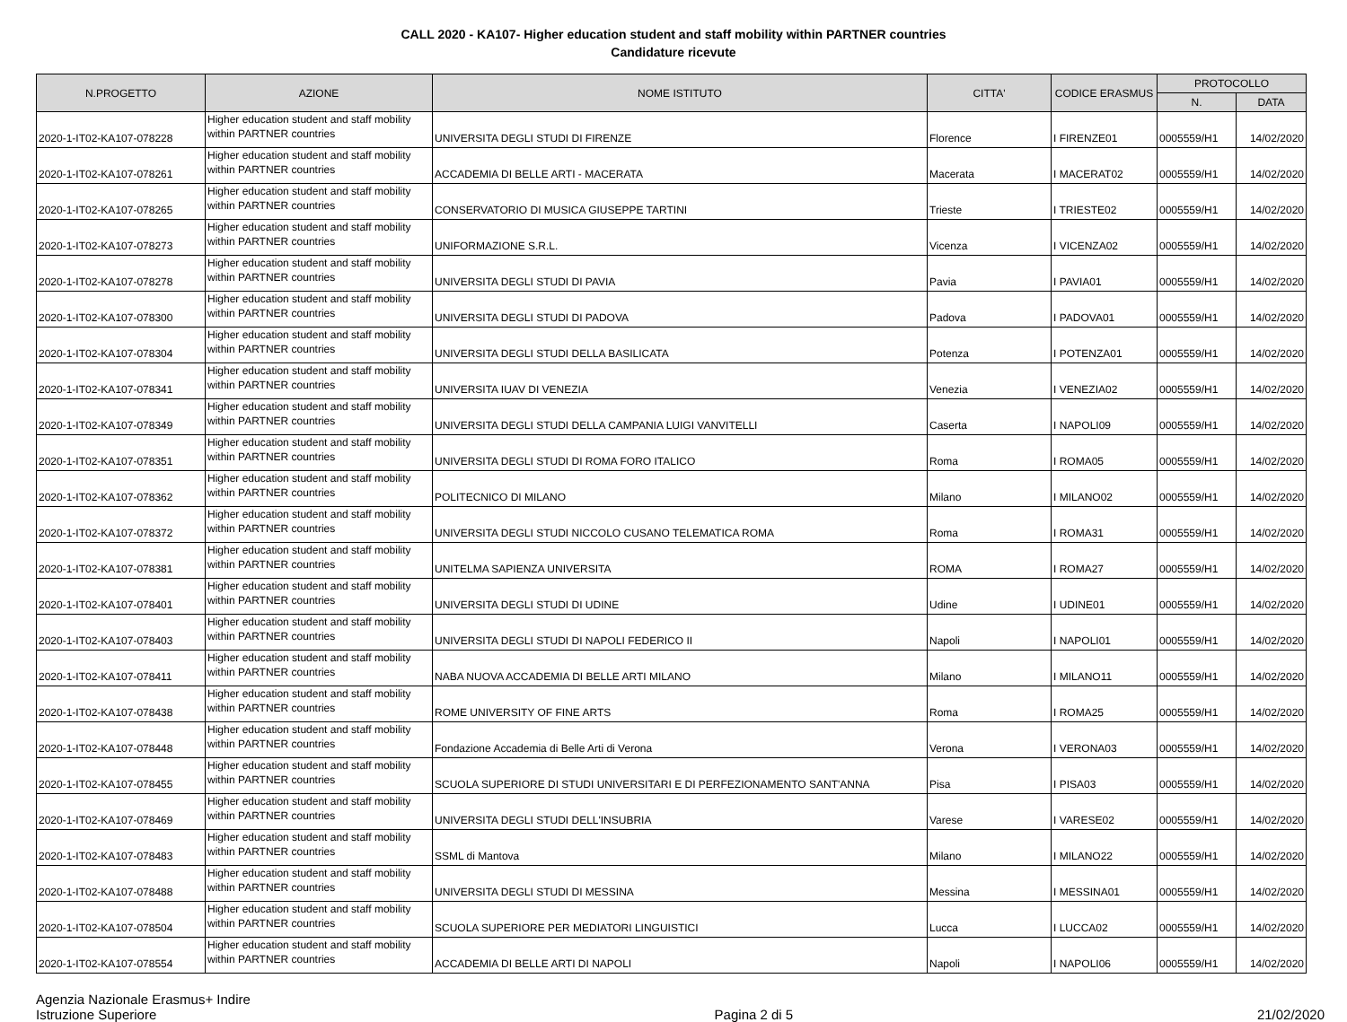CALL 2020 - KA107- Higher education student and staff mobility within PARTNER countries
Candidature ricevute
| N.PROGETTO | AZIONE | NOME ISTITUTO | CITTA' | CODICE ERASMUS | PROTOCOLLO | |
| --- | --- | --- | --- | --- | --- | --- |
| | | | | | N. | DATA |
| 2020-1-IT02-KA107-078228 | Higher education student and staff mobility within PARTNER countries | UNIVERSITA DEGLI STUDI DI FIRENZE | Florence | I FIRENZE01 | 0005559/H1 | 14/02/2020 |
| 2020-1-IT02-KA107-078261 | Higher education student and staff mobility within PARTNER countries | ACCADEMIA DI BELLE ARTI - MACERATA | Macerata | I MACERAT02 | 0005559/H1 | 14/02/2020 |
| 2020-1-IT02-KA107-078265 | Higher education student and staff mobility within PARTNER countries | CONSERVATORIO DI MUSICA GIUSEPPE TARTINI | Trieste | I TRIESTE02 | 0005559/H1 | 14/02/2020 |
| 2020-1-IT02-KA107-078273 | Higher education student and staff mobility within PARTNER countries | UNIFORMAZIONE S.R.L. | Vicenza | I VICENZA02 | 0005559/H1 | 14/02/2020 |
| 2020-1-IT02-KA107-078278 | Higher education student and staff mobility within PARTNER countries | UNIVERSITA DEGLI STUDI DI PAVIA | Pavia | I PAVIA01 | 0005559/H1 | 14/02/2020 |
| 2020-1-IT02-KA107-078300 | Higher education student and staff mobility within PARTNER countries | UNIVERSITA DEGLI STUDI DI PADOVA | Padova | I PADOVA01 | 0005559/H1 | 14/02/2020 |
| 2020-1-IT02-KA107-078304 | Higher education student and staff mobility within PARTNER countries | UNIVERSITA DEGLI STUDI DELLA BASILICATA | Potenza | I POTENZA01 | 0005559/H1 | 14/02/2020 |
| 2020-1-IT02-KA107-078341 | Higher education student and staff mobility within PARTNER countries | UNIVERSITA IUAV DI VENEZIA | Venezia | I VENEZIA02 | 0005559/H1 | 14/02/2020 |
| 2020-1-IT02-KA107-078349 | Higher education student and staff mobility within PARTNER countries | UNIVERSITA DEGLI STUDI DELLA CAMPANIA LUIGI VANVITELLI | Caserta | I NAPOLI09 | 0005559/H1 | 14/02/2020 |
| 2020-1-IT02-KA107-078351 | Higher education student and staff mobility within PARTNER countries | UNIVERSITA DEGLI STUDI DI ROMA FORO ITALICO | Roma | I ROMA05 | 0005559/H1 | 14/02/2020 |
| 2020-1-IT02-KA107-078362 | Higher education student and staff mobility within PARTNER countries | POLITECNICO DI MILANO | Milano | I MILANO02 | 0005559/H1 | 14/02/2020 |
| 2020-1-IT02-KA107-078372 | Higher education student and staff mobility within PARTNER countries | UNIVERSITA DEGLI STUDI NICCOLO CUSANO TELEMATICA ROMA | Roma | I ROMA31 | 0005559/H1 | 14/02/2020 |
| 2020-1-IT02-KA107-078381 | Higher education student and staff mobility within PARTNER countries | UNITELMA SAPIENZA UNIVERSITA | ROMA | I ROMA27 | 0005559/H1 | 14/02/2020 |
| 2020-1-IT02-KA107-078401 | Higher education student and staff mobility within PARTNER countries | UNIVERSITA DEGLI STUDI DI UDINE | Udine | I UDINE01 | 0005559/H1 | 14/02/2020 |
| 2020-1-IT02-KA107-078403 | Higher education student and staff mobility within PARTNER countries | UNIVERSITA DEGLI STUDI DI NAPOLI FEDERICO II | Napoli | I NAPOLI01 | 0005559/H1 | 14/02/2020 |
| 2020-1-IT02-KA107-078411 | Higher education student and staff mobility within PARTNER countries | NABA NUOVA ACCADEMIA DI BELLE ARTI MILANO | Milano | I MILANO11 | 0005559/H1 | 14/02/2020 |
| 2020-1-IT02-KA107-078438 | Higher education student and staff mobility within PARTNER countries | ROME UNIVERSITY OF FINE ARTS | Roma | I ROMA25 | 0005559/H1 | 14/02/2020 |
| 2020-1-IT02-KA107-078448 | Higher education student and staff mobility within PARTNER countries | Fondazione Accademia di Belle Arti di Verona | Verona | I VERONA03 | 0005559/H1 | 14/02/2020 |
| 2020-1-IT02-KA107-078455 | Higher education student and staff mobility within PARTNER countries | SCUOLA SUPERIORE DI STUDI UNIVERSITARI E DI PERFEZIONAMENTO SANT'ANNA | Pisa | I PISA03 | 0005559/H1 | 14/02/2020 |
| 2020-1-IT02-KA107-078469 | Higher education student and staff mobility within PARTNER countries | UNIVERSITA DEGLI STUDI DELL'INSUBRIA | Varese | I VARESE02 | 0005559/H1 | 14/02/2020 |
| 2020-1-IT02-KA107-078483 | Higher education student and staff mobility within PARTNER countries | SSML di Mantova | Milano | I MILANO22 | 0005559/H1 | 14/02/2020 |
| 2020-1-IT02-KA107-078488 | Higher education student and staff mobility within PARTNER countries | UNIVERSITA DEGLI STUDI DI MESSINA | Messina | I MESSINA01 | 0005559/H1 | 14/02/2020 |
| 2020-1-IT02-KA107-078504 | Higher education student and staff mobility within PARTNER countries | SCUOLA SUPERIORE PER MEDIATORI LINGUISTICI | Lucca | I LUCCA02 | 0005559/H1 | 14/02/2020 |
| 2020-1-IT02-KA107-078554 | Higher education student and staff mobility within PARTNER countries | ACCADEMIA DI BELLE ARTI DI NAPOLI | Napoli | I NAPOLI06 | 0005559/H1 | 14/02/2020 |
Agenzia Nazionale Erasmus+ Indire
Istruzione Superiore
Pagina 2 di 5 21/02/2020